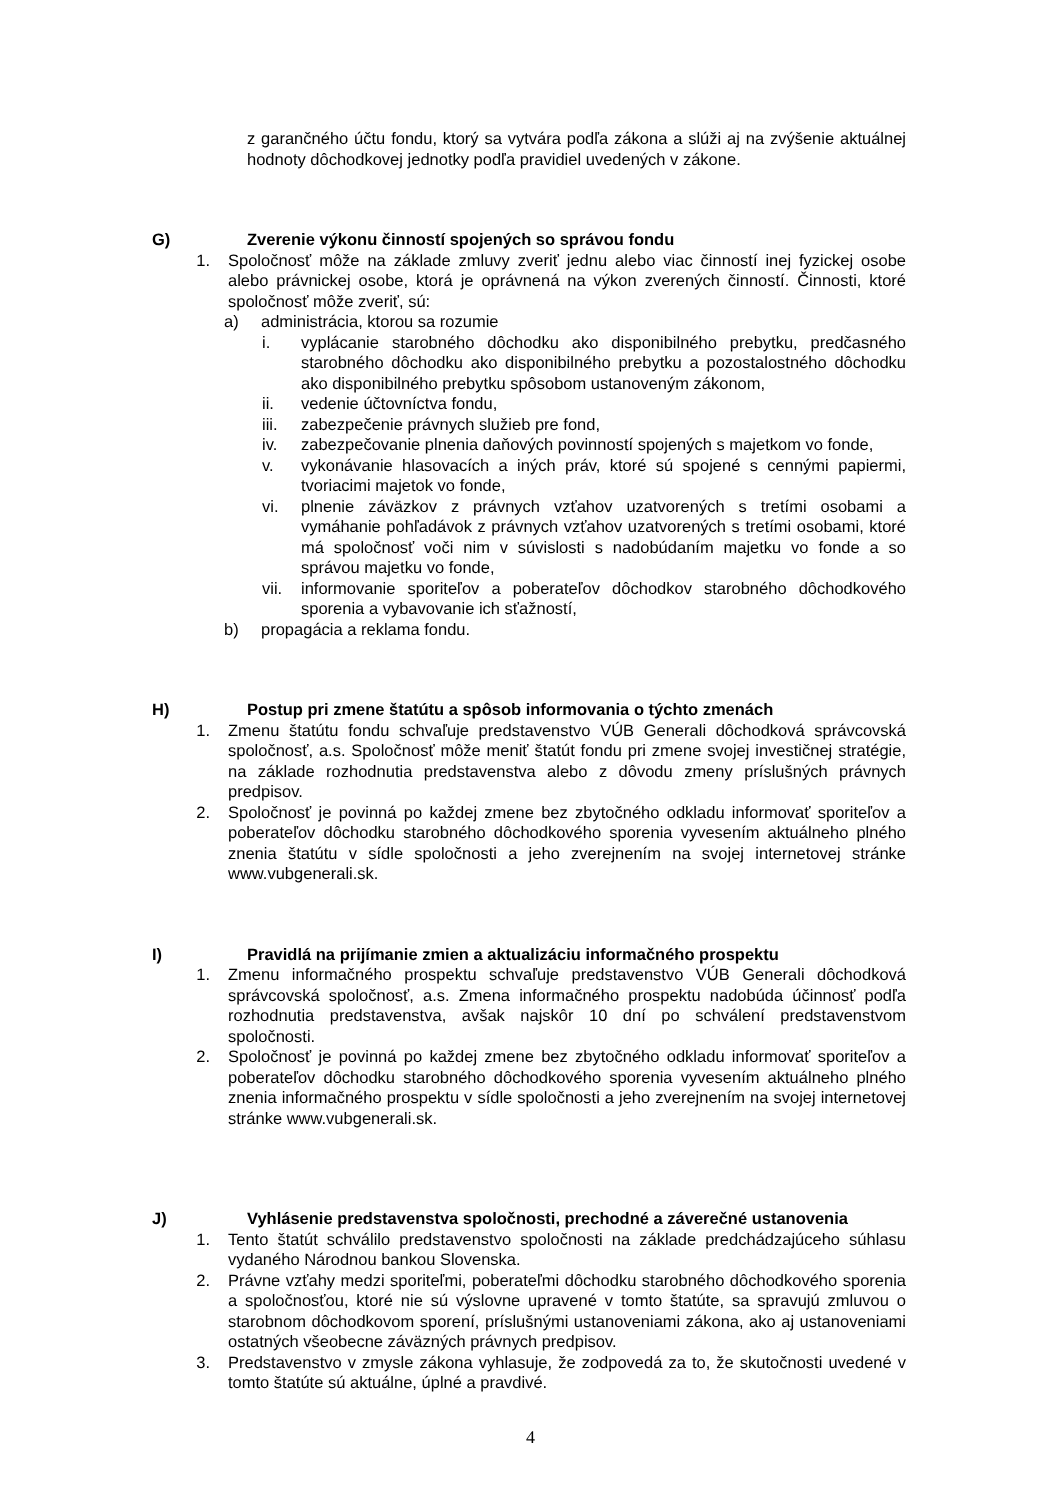z garančného účtu fondu, ktorý sa vytvára podľa zákona a slúži aj na zvýšenie aktuálnej hodnoty dôchodkovej jednotky podľa pravidiel uvedených v zákone.
G) Zverenie výkonu činností spojených so správou fondu
1. Spoločnosť môže na základe zmluvy zveriť jednu alebo viac činností inej fyzickej osobe alebo právnickej osobe, ktorá je oprávnená na výkon zverených činností. Činnosti, ktoré spoločnosť môže zveriť, sú:
a) administrácia, ktorou sa rozumie
i. vyplácanie starobného dôchodku ako disponibilného prebytku, predčasného starobného dôchodku ako disponibilného prebytku a pozostalostného dôchodku ako disponibilného prebytku spôsobom ustanoveným zákonom,
ii. vedenie účtovníctva fondu,
iii. zabezpečenie právnych služieb pre fond,
iv. zabezpečovanie plnenia daňových povinností spojených s majetkom vo fonde,
v. vykonávanie hlasovacích a iných práv, ktoré sú spojené s cennými papiermi, tvoriacimi majetok vo fonde,
vi. plnenie záväzkov z právnych vzťahov uzatvorených s tretími osobami a vymáhanie pohľadávok z právnych vzťahov uzatvorených s tretími osobami, ktoré má spoločnosť voči nim v súvislosti s nadobúdaním majetku vo fonde a so správou majetku vo fonde,
vii. informovanie sporiteľov a poberateľov dôchodkov starobného dôchodkového sporenia a vybavovanie ich sťažností,
b) propagácia a reklama fondu.
H) Postup pri zmene štatútu a spôsob informovania o týchto zmenách
1. Zmenu štatútu fondu schvaľuje predstavenstvo VÚB Generali dôchodková správcovská spoločnosť, a.s. Spoločnosť môže meniť štatút fondu pri zmene svojej investičnej stratégie, na základe rozhodnutia predstavenstva alebo z dôvodu zmeny príslušných právnych predpisov.
2. Spoločnosť je povinná po každej zmene bez zbytočného odkladu informovať sporiteľov a poberateľov dôchodku starobného dôchodkového sporenia vyvesením aktuálneho plného znenia štatútu v sídle spoločnosti a jeho zverejnením na svojej internetovej stránke www.vubgenerali.sk.
I) Pravidlá na prijímanie zmien a aktualizáciu informačného prospektu
1. Zmenu informačného prospektu schvaľuje predstavenstvo VÚB Generali dôchodková správcovská spoločnosť, a.s. Zmena informačného prospektu nadobúda účinnosť podľa rozhodnutia predstavenstva, avšak najskôr 10 dní po schválení predstavenstvom spoločnosti.
2. Spoločnosť je povinná po každej zmene bez zbytočného odkladu informovať sporiteľov a poberateľov dôchodku starobného dôchodkového sporenia vyvesením aktuálneho plného znenia informačného prospektu v sídle spoločnosti a jeho zverejnením na svojej internetovej stránke www.vubgenerali.sk.
J) Vyhlásenie predstavenstva spoločnosti, prechodné a záverečné ustanovenia
1. Tento štatút schválilo predstavenstvo spoločnosti na základe predchádzajúceho súhlasu vydaného Národnou bankou Slovenska.
2. Právne vzťahy medzi sporiteľmi, poberateľmi dôchodku starobného dôchodkového sporenia a spoločnosťou, ktoré nie sú výslovne upravené v tomto štatúte, sa spravujú zmluvou o starobnom dôchodkovom sporení, príslušnými ustanoveniami zákona, ako aj ustanoveniami ostatných všeobecne záväzných právnych predpisov.
3. Predstavenstvo v zmysle zákona vyhlasuje, že zodpovedá za to, že skutočnosti uvedené v tomto štatúte sú aktuálne, úplné a pravdivé.
4